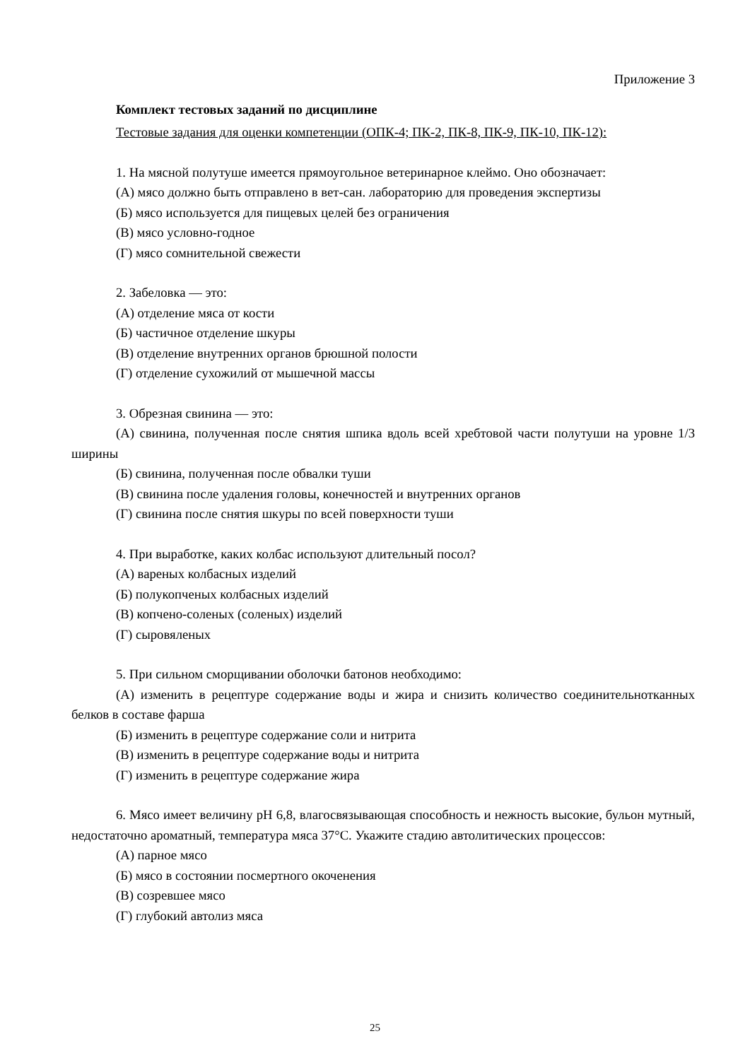Приложение 3
Комплект тестовых заданий по дисциплине
Тестовые задания для оценки компетенции (ОПК-4; ПК-2, ПК-8, ПК-9, ПК-10, ПК-12):
1. На мясной полутуше имеется прямоугольное ветеринарное клеймо. Оно обозначает:
(А) мясо должно быть отправлено в вет-сан. лабораторию для проведения экспертизы
(Б) мясо используется для пищевых целей без ограничения
(В) мясо условно-годное
(Г) мясо сомнительной свежести
2. Забеловка — это:
(А) отделение мяса от кости
(Б) частичное отделение шкуры
(В) отделение внутренних органов брюшной полости
(Г) отделение сухожилий от мышечной массы
3. Обрезная свинина — это:
(А) свинина, полученная после снятия шпика вдоль всей хребтовой части полутуши на уровне 1/3 ширины
(Б) свинина, полученная после обвалки туши
(В) свинина после удаления головы, конечностей и внутренних органов
(Г) свинина после снятия шкуры по всей поверхности туши
4. При выработке, каких колбас используют длительный посол?
(А) вареных колбасных изделий
(Б) полукопченых колбасных изделий
(В) копчено-соленых (соленых) изделий
(Г) сыровяленых
5. При сильном сморщивании оболочки батонов необходимо:
(А) изменить в рецептуре содержание воды и жира и снизить количество соединительнотканных белков в составе фарша
(Б) изменить в рецептуре содержание соли и нитрита
(В) изменить в рецептуре содержание воды и нитрита
(Г) изменить в рецептуре содержание жира
6. Мясо имеет величину рН 6,8, влагосвязывающая способность и нежность высокие, бульон мутный, недостаточно ароматный, температура мяса 37°С. Укажите стадию автолитических процессов:
(А) парное мясо
(Б) мясо в состоянии посмертного окоченения
(В) созревшее мясо
(Г) глубокий автолиз мяса
25